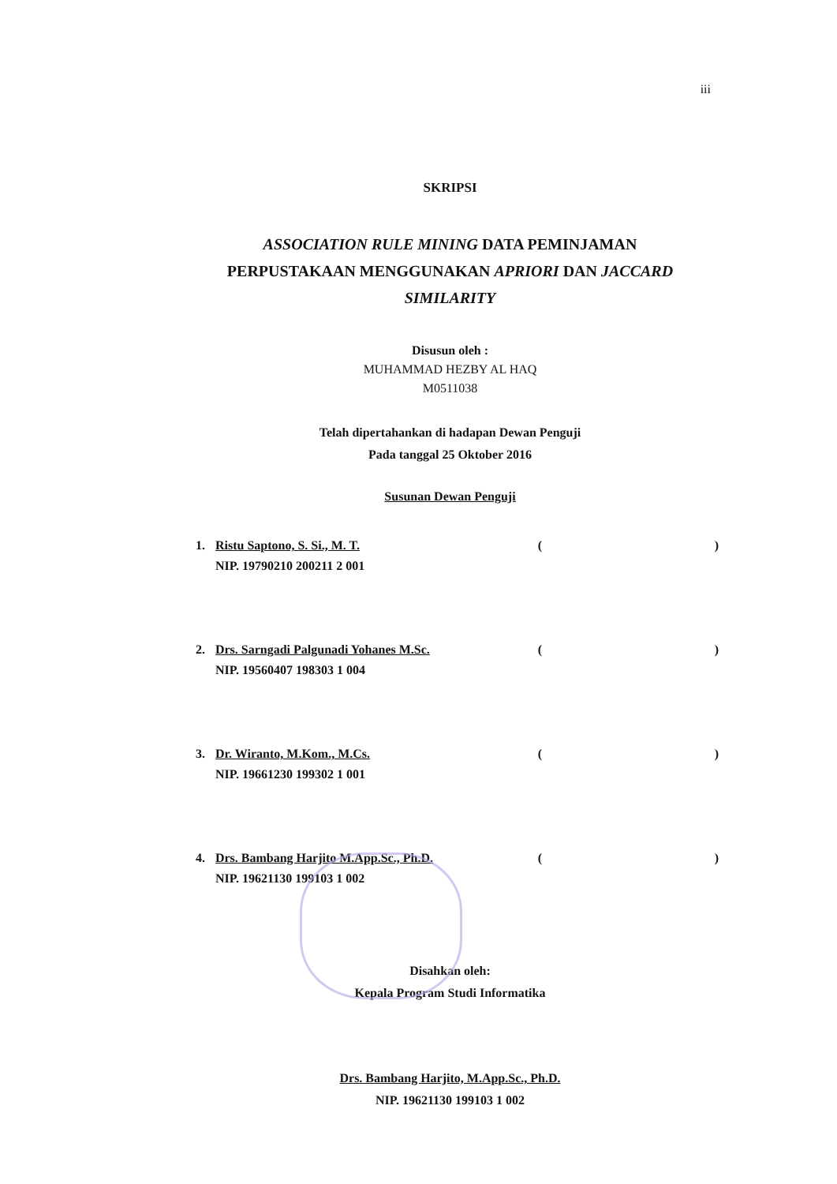iii
SKRIPSI
ASSOCIATION RULE MINING DATA PEMINJAMAN
PERPUSTAKAAN MENGGUNAKAN APRIORI DAN JACCARD
SIMILARITY
Disusun oleh :
MUHAMMAD HEZBY AL HAQ
M0511038
Telah dipertahankan di hadapan Dewan Penguji
Pada tanggal 25 Oktober 2016
Susunan Dewan Penguji
1. Ristu Saptono, S. Si., M. T.
NIP. 19790210 200211 2 001 ()
2. Drs. Sarngadi Palgunadi Yohanes M.Sc.
NIP. 19560407 198303 1 004 ()
3. Dr. Wiranto, M.Kom., M.Cs.
NIP. 19661230 199302 1 001 ()
4. Drs. Bambang Harjito M.App.Sc., Ph.D.
NIP. 19621130 199103 1 002 ()
Disahkan oleh:
Kepala Program Studi Informatika
Drs. Bambang Harjito, M.App.Sc., Ph.D.
NIP. 19621130 199103 1 002